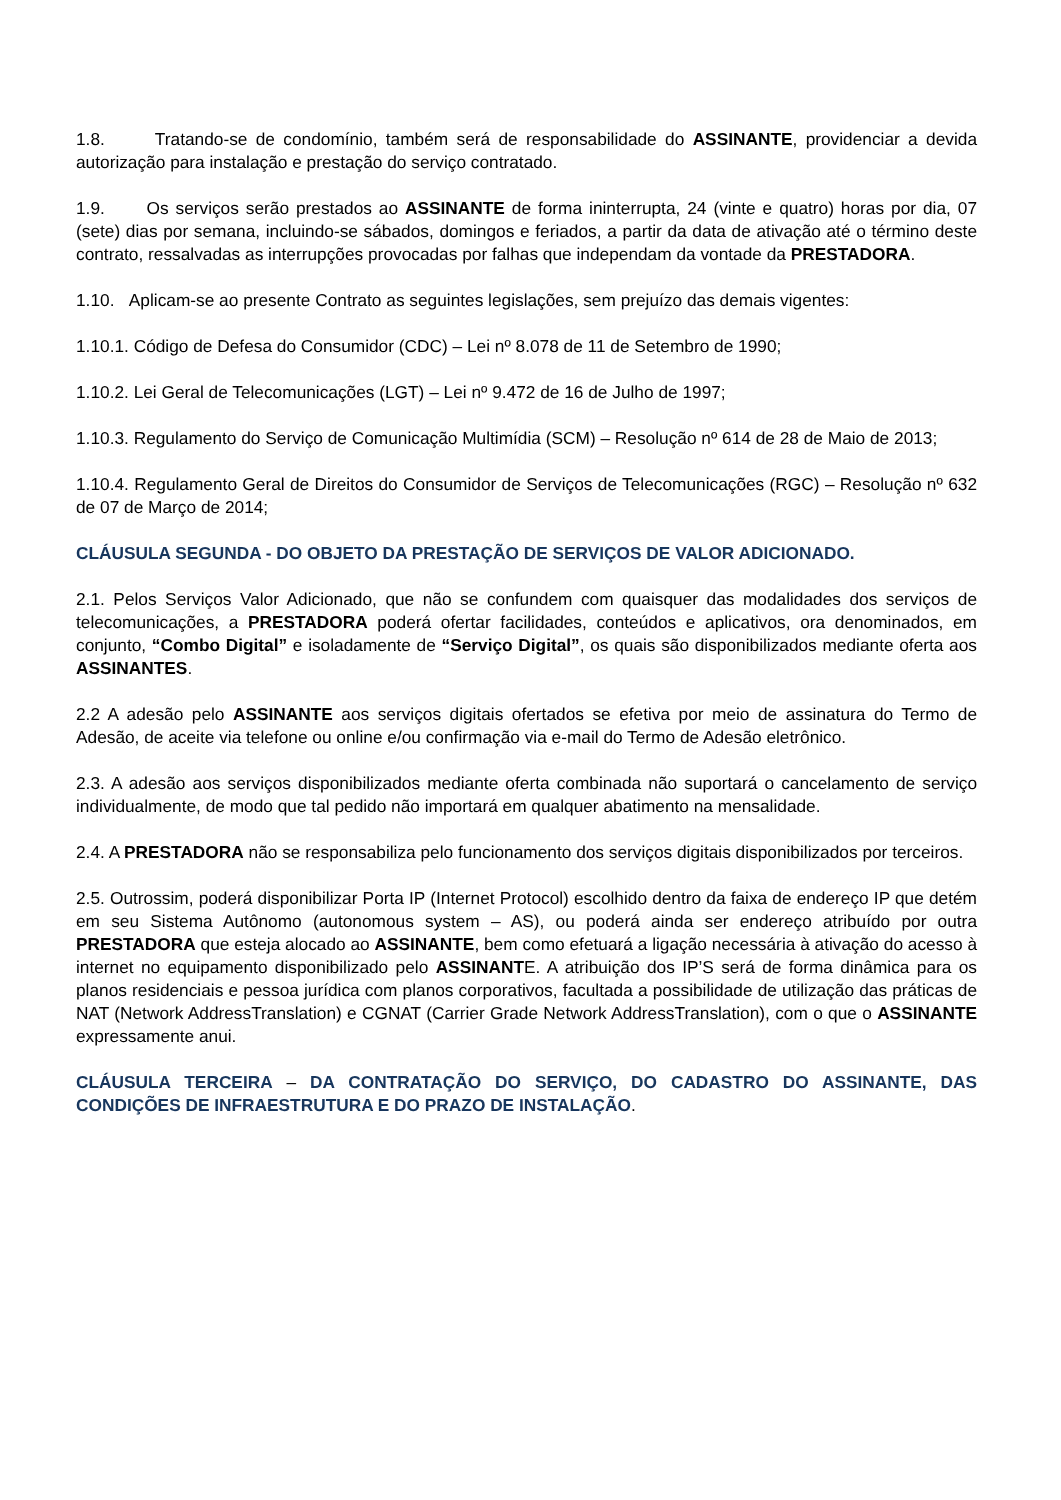1.8. Tratando-se de condomínio, também será de responsabilidade do ASSINANTE, providenciar a devida autorização para instalação e prestação do serviço contratado.
1.9. Os serviços serão prestados ao ASSINANTE de forma ininterrupta, 24 (vinte e quatro) horas por dia, 07 (sete) dias por semana, incluindo-se sábados, domingos e feriados, a partir da data de ativação até o término deste contrato, ressalvadas as interrupções provocadas por falhas que independam da vontade da PRESTADORA.
1.10. Aplicam-se ao presente Contrato as seguintes legislações, sem prejuízo das demais vigentes:
1.10.1. Código de Defesa do Consumidor (CDC) – Lei nº 8.078 de 11 de Setembro de 1990;
1.10.2. Lei Geral de Telecomunicações (LGT) – Lei nº 9.472 de 16 de Julho de 1997;
1.10.3. Regulamento do Serviço de Comunicação Multimídia (SCM) – Resolução nº 614 de 28 de Maio de 2013;
1.10.4. Regulamento Geral de Direitos do Consumidor de Serviços de Telecomunicações (RGC) – Resolução nº 632 de 07 de Março de 2014;
CLÁUSULA SEGUNDA - DO OBJETO DA PRESTAÇÃO DE SERVIÇOS DE VALOR ADICIONADO.
2.1. Pelos Serviços Valor Adicionado, que não se confundem com quaisquer das modalidades dos serviços de telecomunicações, a PRESTADORA poderá ofertar facilidades, conteúdos e aplicativos, ora denominados, em conjunto, “Combo Digital” e isoladamente de “Serviço Digital”, os quais são disponibilizados mediante oferta aos ASSINANTES.
2.2 A adesão pelo ASSINANTE aos serviços digitais ofertados se efetiva por meio de assinatura do Termo de Adesão, de aceite via telefone ou online e/ou confirmação via e-mail do Termo de Adesão eletrônico.
2.3. A adesão aos serviços disponibilizados mediante oferta combinada não suportará o cancelamento de serviço individualmente, de modo que tal pedido não importará em qualquer abatimento na mensalidade.
2.4. A PRESTADORA não se responsabiliza pelo funcionamento dos serviços digitais disponibilizados por terceiros.
2.5. Outrossim, poderá disponibilizar Porta IP (Internet Protocol) escolhido dentro da faixa de endereço IP que detém em seu Sistema Autônomo (autonomous system – AS), ou poderá ainda ser endereço atribuído por outra PRESTADORA que esteja alocado ao ASSINANTE, bem como efetuará a ligação necessária à ativação do acesso à internet no equipamento disponibilizado pelo ASSINANTE. A atribuição dos IP’S será de forma dinâmica para os planos residenciais e pessoa jurídica com planos corporativos, facultada a possibilidade de utilização das práticas de NAT (Network AddressTranslation) e CGNAT (Carrier Grade Network AddressTranslation), com o que o ASSINANTE expressamente anui.
CLÁUSULA TERCEIRA – DA CONTRATAÇÃO DO SERVIÇO, DO CADASTRO DO ASSINANTE, DAS CONDIÇÕES DE INFRAESTRUTURA E DO PRAZO DE INSTALAÇÃO.